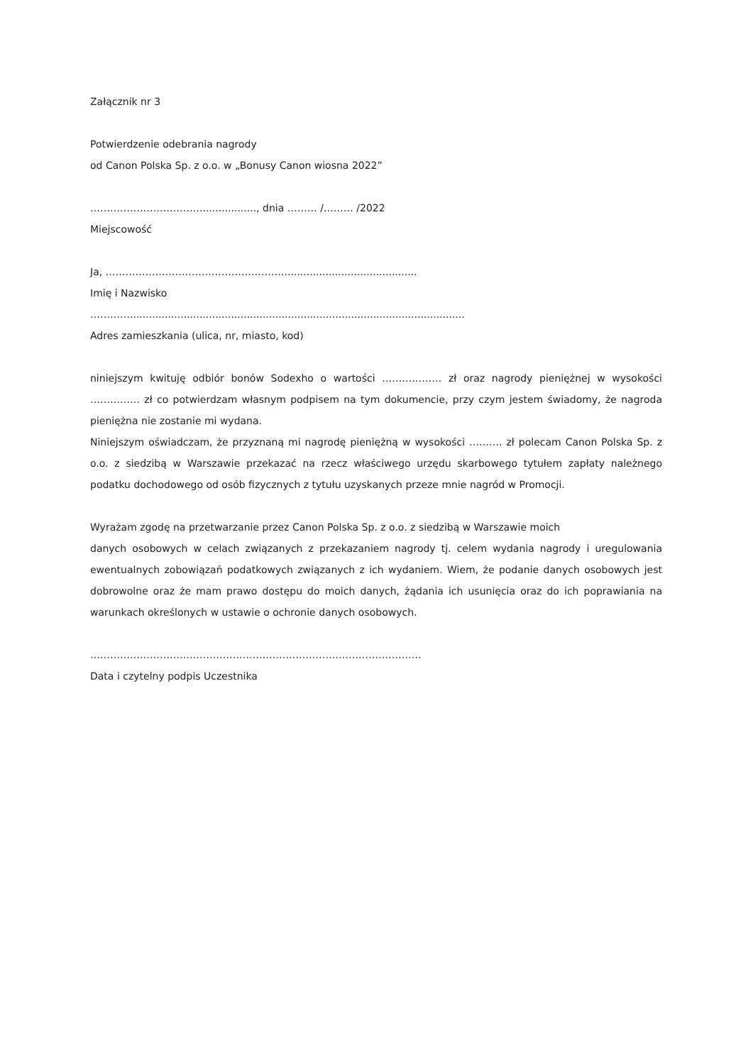Załącznik nr 3
Potwierdzenie odebrania nagrody
od Canon Polska Sp. z o.o. w „Bonusy Canon wiosna 2022”
…………………………….................., dnia ……… /……… /2022
Miejscowość
Ja, ………………………………………………..........................................
Imię i Nazwisko
…………..........................................................................................................
Adres zamieszkania (ulica, nr, miasto, kod)
niniejszym kwituję odbiór bonów Sodexho o wartości ……………… zł oraz nagrody pieniężnej w wysokości …………… zł co potwierdzam własnym podpisem na tym dokumencie, przy czym jestem świadomy, że nagroda pieniężna nie zostanie mi wydana.
Niniejszym oświadczam, że przyznaną mi nagrodę pieniężną w wysokości ………. zł polecam Canon Polska Sp. z o.o. z siedzibą w Warszawie przekazać na rzecz właściwego urzędu skarbowego tytułem zapłaty należnego podatku dochodowego od osób fizycznych z tytułu uzyskanych przeze mnie nagród w Promocji.
Wyrażam zgodę na przetwarzanie przez Canon Polska Sp. z o.o. z siedzibą w Warszawie moich
danych osobowych w celach związanych z przekazaniem nagrody tj. celem wydania nagrody i uregulowania ewentualnych zobowiązań podatkowych związanych z ich wydaniem. Wiem, że podanie danych osobowych jest dobrowolne oraz że mam prawo dostępu do moich danych, żądania ich usunięcia oraz do ich poprawiania na warunkach określonych w ustawie o ochronie danych osobowych.
……………………………………………………………………………………….
Data i czytelny podpis Uczestnika